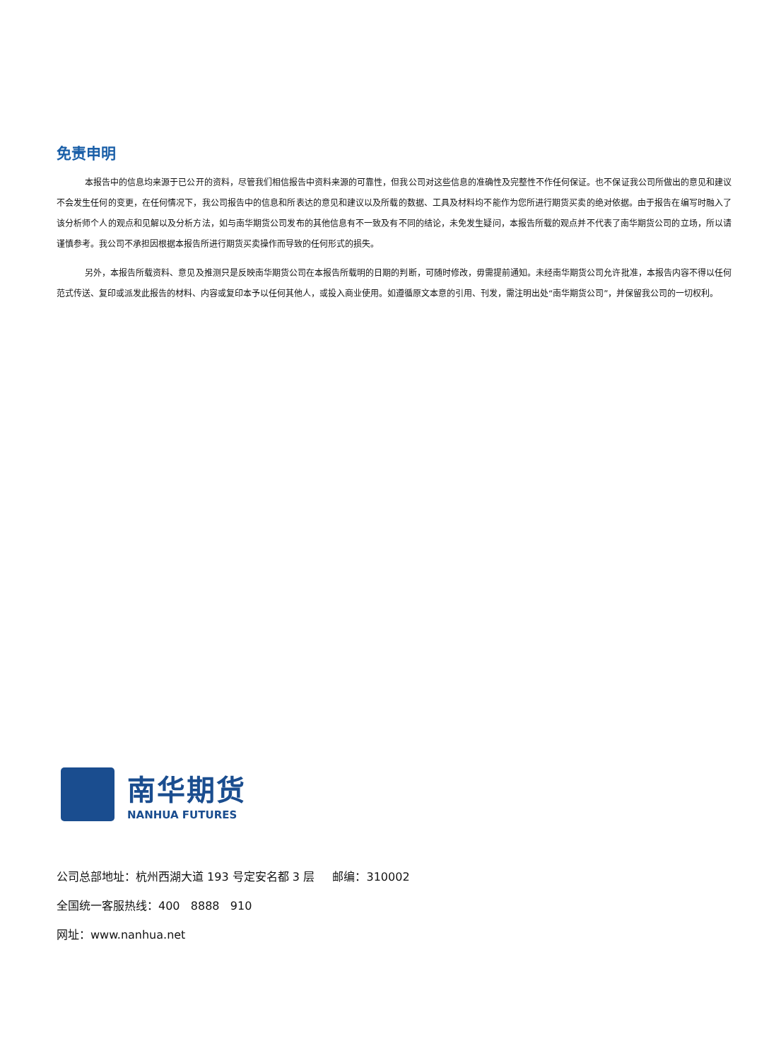免责申明
本报告中的信息均来源于已公开的资料，尽管我们相信报告中资料来源的可靠性，但我公司对这些信息的准确性及完整性不作任何保证。也不保证我公司所做出的意见和建议不会发生任何的变更，在任何情况下，我公司报告中的信息和所表达的意见和建议以及所载的数据、工具及材料均不能作为您所进行期货买卖的绝对依据。由于报告在编写时融入了该分析师个人的观点和见解以及分析方法，如与南华期货公司发布的其他信息有不一致及有不同的结论，未免发生疑问，本报告所载的观点并不代表了南华期货公司的立场，所以请谨慎参考。我公司不承担因根据本报告所进行期货买卖操作而导致的任何形式的损失。
另外，本报告所载资料、意见及推测只是反映南华期货公司在本报告所载明的日期的判断，可随时修改，毋需提前通知。未经南华期货公司允许批准，本报告内容不得以任何范式传送、复印或派发此报告的材料、内容或复印本予以任何其他人，或投入商业使用。如遵循原文本意的引用、刊发，需注明出处“南华期货公司”，并保留我公司的一切权利。
南华期货
NANHUA FUTURES
公司总部地址：杭州西湖大道 193 号定安名都 3 层 邮编：310002
全国统一客服热线：400 8888 910
网址：www.nanhua.net